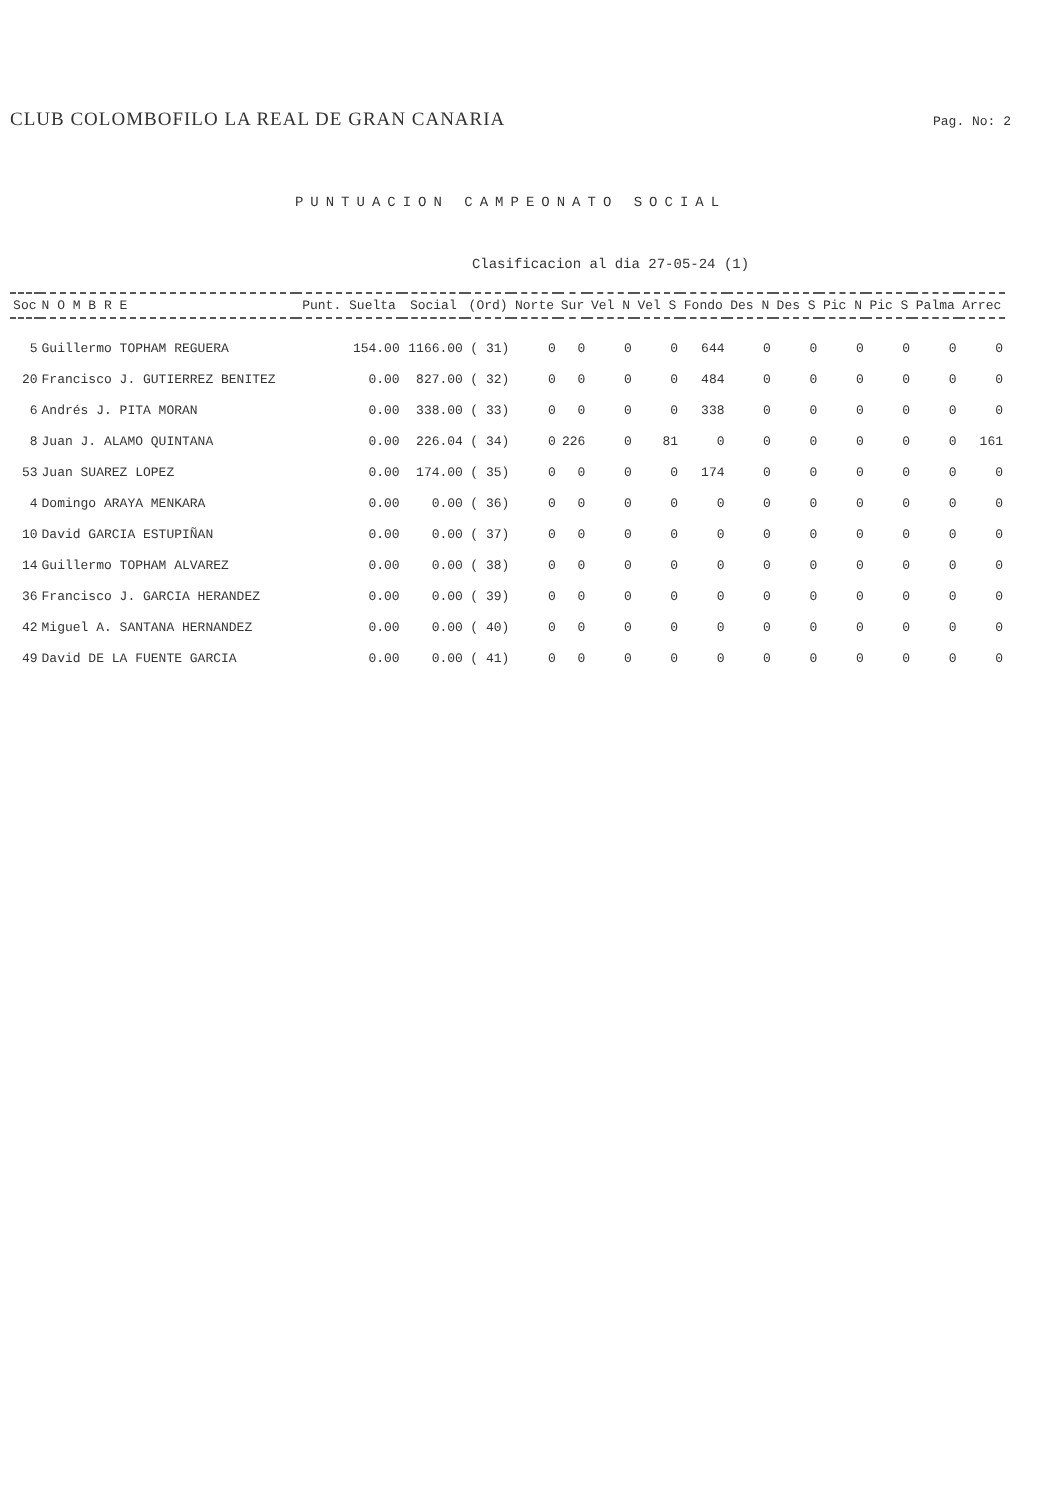CLUB COLOMBOFILO LA REAL DE GRAN CANARIA Pag. No: 2
PUNTUACION CAMPEONATO SOCIAL
Clasificacion al dia 27-05-24 (1)
| Soc | N O M B R E | Punt. Suelta | Social | (Ord) | Norte | Sur | Vel N | Vel S | Fondo | Des N | Des S | Pic N | Pic S | Palma | Arrec |
| --- | --- | --- | --- | --- | --- | --- | --- | --- | --- | --- | --- | --- | --- | --- | --- |
| 5 | Guillermo TOPHAM REGUERA | 154.00 | 1166.00 | ( 31) | 0 | 0 | 0 | 0 | 644 | 0 | 0 | 0 | 0 | 0 | 0 |
| 20 | Francisco J. GUTIERREZ BENITEZ | 0.00 | 827.00 | ( 32) | 0 | 0 | 0 | 0 | 484 | 0 | 0 | 0 | 0 | 0 | 0 |
| 6 | Andrés J. PITA MORAN | 0.00 | 338.00 | ( 33) | 0 | 0 | 0 | 0 | 338 | 0 | 0 | 0 | 0 | 0 | 0 |
| 8 | Juan J. ALAMO QUINTANA | 0.00 | 226.04 | ( 34) | 0 | 226 | 0 | 81 | 0 | 0 | 0 | 0 | 0 | 0 | 161 |
| 53 | Juan SUAREZ LOPEZ | 0.00 | 174.00 | ( 35) | 0 | 0 | 0 | 0 | 174 | 0 | 0 | 0 | 0 | 0 | 0 |
| 4 | Domingo ARAYA MENKARA | 0.00 | 0.00 | ( 36) | 0 | 0 | 0 | 0 | 0 | 0 | 0 | 0 | 0 | 0 | 0 |
| 10 | David GARCIA ESTUPIÑAN | 0.00 | 0.00 | ( 37) | 0 | 0 | 0 | 0 | 0 | 0 | 0 | 0 | 0 | 0 | 0 |
| 14 | Guillermo TOPHAM ALVAREZ | 0.00 | 0.00 | ( 38) | 0 | 0 | 0 | 0 | 0 | 0 | 0 | 0 | 0 | 0 | 0 |
| 36 | Francisco J. GARCIA HERANDEZ | 0.00 | 0.00 | ( 39) | 0 | 0 | 0 | 0 | 0 | 0 | 0 | 0 | 0 | 0 | 0 |
| 42 | Miguel A. SANTANA HERNANDEZ | 0.00 | 0.00 | ( 40) | 0 | 0 | 0 | 0 | 0 | 0 | 0 | 0 | 0 | 0 | 0 |
| 49 | David DE LA FUENTE GARCIA | 0.00 | 0.00 | ( 41) | 0 | 0 | 0 | 0 | 0 | 0 | 0 | 0 | 0 | 0 | 0 |